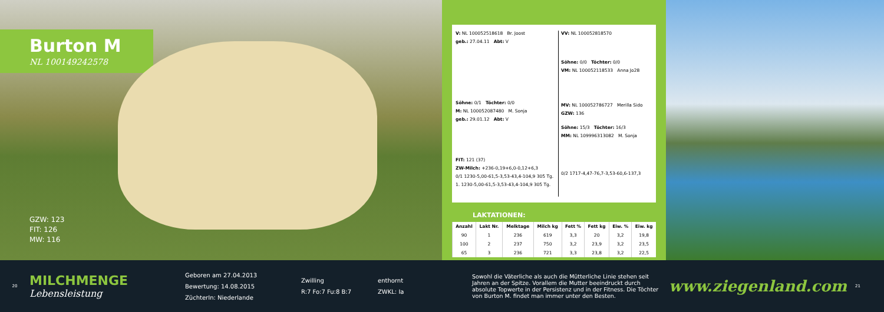Burton M
NL 100149242578
GZW: 123
FIT: 126
MW: 116
V: NL 100052518618 Br. Joost
geb.: 27.04.11 Abt: V
Söhne: 0/1 Töchter: 0/0
M: NL 100052087480 M. Sonja
geb.: 29.01.12 Abt: V
FIT: 121 (37)
ZW-Milch: +236-0,19+6,0-0,12+6,3
0/1 1230-5,00-61,5-3,53-43,4-104,9 305 Tg.
1. 1230-5,00-61,5-3,53-43,4-104,9 305 Tg.
VV: NL 100052818570
Söhne: 0/0 Töchter: 0/0
VM: NL 100052118533 Anna Jo28
MV: NL 100052786727 Merilla Sido
GZW: 136
Söhne: 15/3 Töchter: 16/3
MM: NL 109996313082 M. Sonja
0/2 1717-4,47-76,7-3,53-60,6-137,3
LAKTATIONEN:
| Anzahl | Lakt Nr. | Melktage | Milch kg | Fett % | Fett kg | Eiw. % | Eiw. kg |
| --- | --- | --- | --- | --- | --- | --- | --- |
| 90 | 1 | 236 | 619 | 3,3 | 20 | 3,2 | 19,8 |
| 100 | 2 | 237 | 750 | 3,2 | 23,9 | 3,2 | 23,5 |
| 65 | 3 | 236 | 721 | 3,3 | 23,8 | 3,2 | 22,5 |
20
MILCHMENGE
Lebensleistung
Geboren am 27.04.2013
Bewertung: 14.08.2015
ZüchterIn: Niederlande
Zwilling
R:7 Fo:7 Fu:8 B:7
enthornt
ZWKL: Ia
Sowohl die Väterliche als auch die Mütterliche Linie stehen seit Jahren an der Spitze. Vorallem die Mutter beeindruckt durch absolute Topwerte in der Persistenz und in der Fitness. Die Töchter von Burton M. findet man immer unter den Besten.
www.ziegenland.com
21